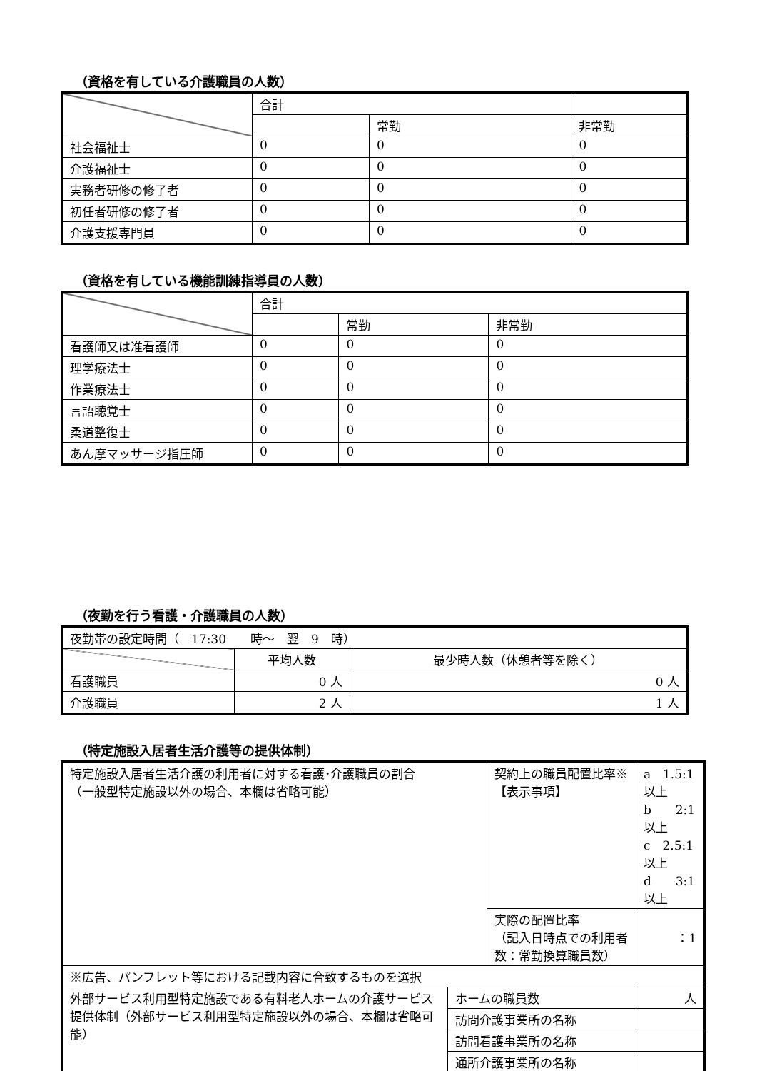（資格を有している介護職員の人数）
| | 合計 | | |
| | | 常勤 | 非常勤 |
| 社会福祉士 | 0 | 0 | 0 |
| 介護福祉士 | 0 | 0 | 0 |
| 実務者研修の修了者 | 0 | 0 | 0 |
| 初任者研修の修了者 | 0 | 0 | 0 |
| 介護支援専門員 | 0 | 0 | 0 |
（資格を有している機能訓練指導員の人数）
| | 合計 | | |
| | | 常勤 | 非常勤 |
| 看護師又は准看護師 | 0 | 0 | 0 |
| 理学療法士 | 0 | 0 | 0 |
| 作業療法士 | 0 | 0 | 0 |
| 言語聴覚士 | 0 | 0 | 0 |
| 柔道整復士 | 0 | 0 | 0 |
| あん摩マッサージ指圧師 | 0 | 0 | 0 |
（夜勤を行う看護・介護職員の人数）
| 夜勤帯の設定時間（ 17:30 時～ 翌 9 時） | | |
| | 平均人数 | 最少時人数（休憩者等を除く） |
| 看護職員 | 0 人 | 0 人 |
| 介護職員 | 2 人 | 1 人 |
（特定施設入居者生活介護等の提供体制）
| 特定施設入居者生活介護の利用者に対する看護･介護職員の割合 （一般型特定施設以外の場合、本欄は省略可能） | | 契約上の職員配置比率※ 【表示事項】 | | a 1.5:1以上 b 2:1以上 c 2.5:1以上 d 3:1以上 |
| | | 実際の配置比率 （記入日時点での利用者数：常勤換算職員数） | | ：1 |
| ※広告、パンフレット等における記載内容に合致するものを選択 | | | | |
| 外部サービス利用型特定施設である有料老人ホームの介護サービス提供体制（外部サービス利用型特定施設以外の場合、本欄は省略可能） | ホームの職員数 | | 人 | |
| | 訪問介護事業所の名称 | | | |
| | 訪問看護事業所の名称 | | | |
| | 通所介護事業所の名称 | | | |